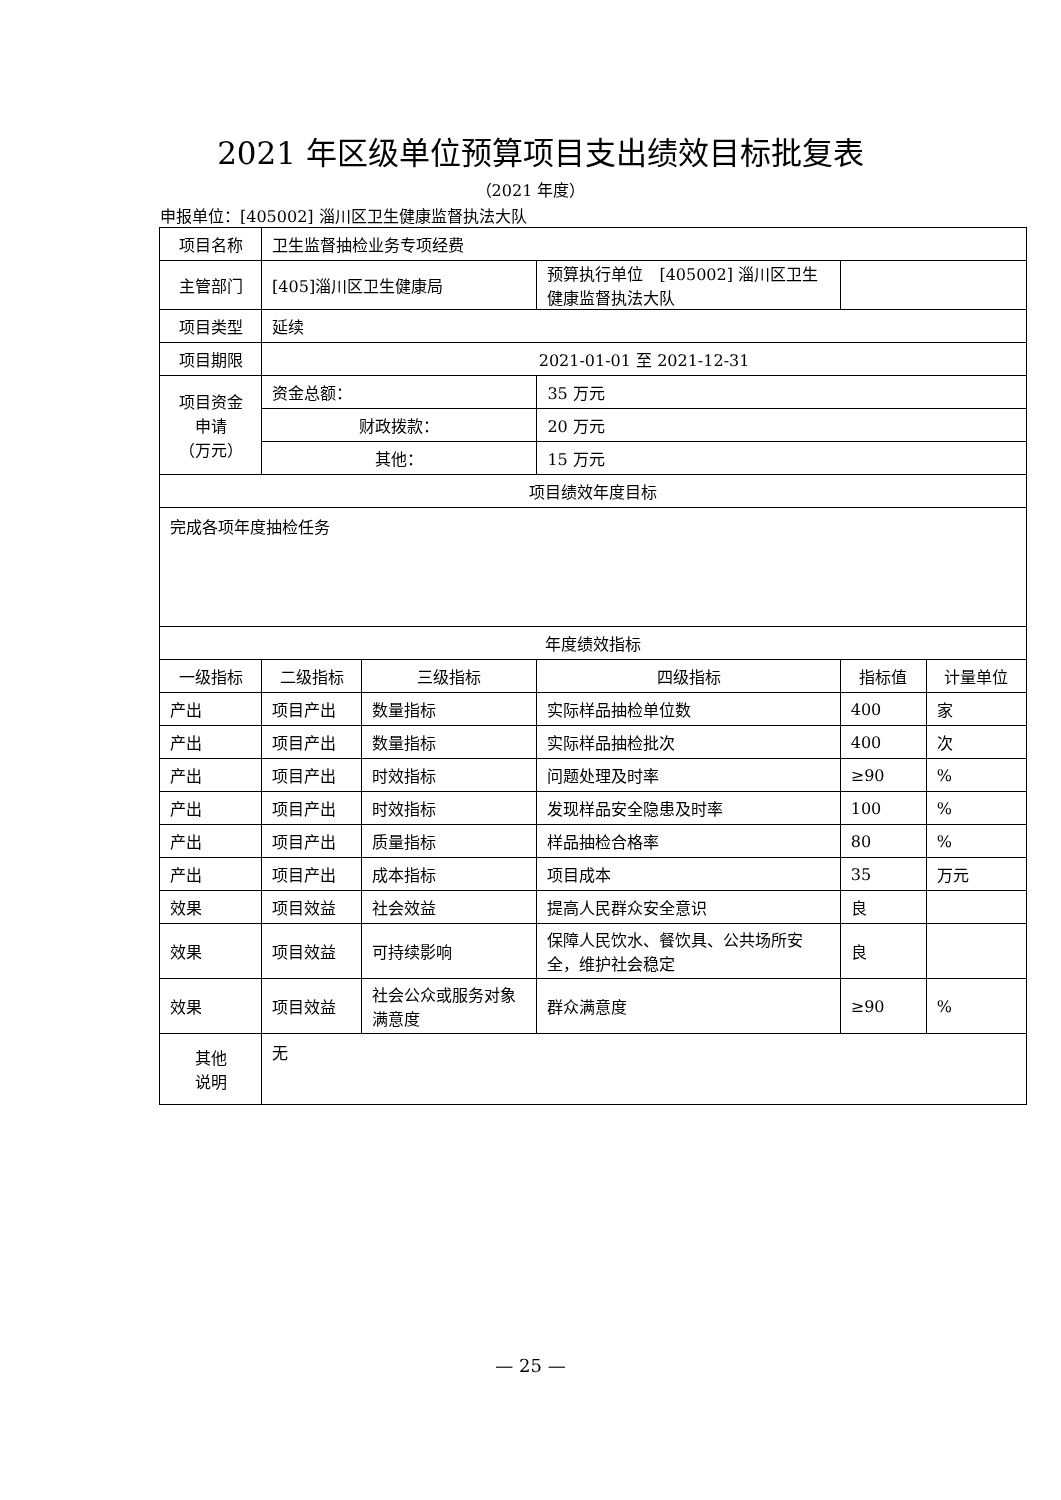2021 年区级单位预算项目支出绩效目标批复表
（2021 年度）
申报单位：[405002] 淄川区卫生健康监督执法大队
| 项目名称 | 卫生监督抽检业务专项经费 | | | | |
| 主管部门 | [405]淄川区卫生健康局 | | 预算执行单位 [405002] 淄川区卫生健康监督执法大队 | | |
| 项目类型 | 延续 | | | | |
| 项目期限 | 2021-01-01 至 2021-12-31 | | | | |
| 项目资金 申请 （万元） | 资金总额： | | 35 万元 | | |
| | 财政拨款： | | 20 万元 | | |
| | 其他： | | 15 万元 | | |
| 项目绩效年度目标 | | | | | |
| 完成各项年度抽检任务 | | | | | |
| 年度绩效指标 | | | | | |
| 一级指标 | 二级指标 | 三级指标 | 四级指标 | 指标值 | 计量单位 |
| 产出 | 项目产出 | 数量指标 | 实际样品抽检单位数 | 400 | 家 |
| 产出 | 项目产出 | 数量指标 | 实际样品抽检批次 | 400 | 次 |
| 产出 | 项目产出 | 时效指标 | 问题处理及时率 | ≥90 | % |
| 产出 | 项目产出 | 时效指标 | 发现样品安全隐患及时率 | 100 | % |
| 产出 | 项目产出 | 质量指标 | 样品抽检合格率 | 80 | % |
| 产出 | 项目产出 | 成本指标 | 项目成本 | 35 | 万元 |
| 效果 | 项目效益 | 社会效益 | 提高人民群众安全意识 | 良 | |
| 效果 | 项目效益 | 可持续影响 | 保障人民饮水、餐饮具、公共场所安全，维护社会稳定 | 良 | |
| 效果 | 项目效益 | 社会公众或服务对象满意度 | 群众满意度 | ≥90 | % |
| 其他 说明 | 无 | | | | |
— 25 —